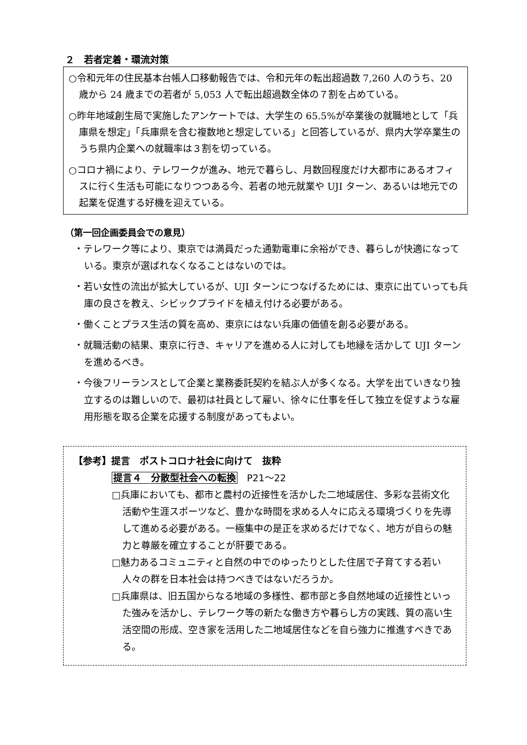２　若者定着・環流対策
○令和元年の住民基本台帳人口移動報告では、令和元年の転出超過数 7,260 人のうち、20 歳から 24 歳までの若者が 5,053 人で転出超過数全体の７割を占めている。
○昨年地域創生局で実施したアンケートでは、大学生の 65.5%が卒業後の就職地として「兵庫県を想定」「兵庫県を含む複数地と想定している」と回答しているが、県内大学卒業生のうち県内企業への就職率は３割を切っている。
○コロナ禍により、テレワークが進み、地元で暮らし、月数回程度だけ大都市にあるオフィスに行く生活も可能になりつつある今、若者の地元就業や UJI ターン、あるいは地元での起業を促進する好機を迎えている。
（第一回企画委員会での意見）
・テレワーク等により、東京では満員だった通勤電車に余裕ができ、暮らしが快適になっている。東京が選ばれなくなることはないのでは。
・若い女性の流出が拡大しているが、UJI ターンにつなげるためには、東京に出ていっても兵庫の良さを教え、シビックプライドを植え付ける必要がある。
・働くことプラス生活の質を高め、東京にはない兵庫の価値を創る必要がある。
・就職活動の結果、東京に行き、キャリアを進める人に対しても地縁を活かして UJI ターンを進めるべき。
・今後フリーランスとして企業と業務委託契約を結ぶ人が多くなる。大学を出ていきなり独立するのは難しいので、最初は社員として雇い、徐々に仕事を任して独立を促すような雇用形態を取る企業を応援する制度があってもよい。
【参考】提言　ポストコロナ社会に向けて　抜粋
提言４　分散型社会への転換　P21～22
□兵庫においても、都市と農村の近接性を活かした二地域居住、多彩な芸術文化活動や生涯スポーツなど、豊かな時間を求める人々に応える環境づくりを先導して進める必要がある。一極集中の是正を求めるだけでなく、地方が自らの魅力と尊厳を確立することが肝要である。
□魅力あるコミュニティと自然の中でのゆったりとした住居で子育てする若い人々の群を日本社会は持つべきではないだろうか。
□兵庫県は、旧五国からなる地域の多様性、都市部と多自然地域の近接性といった強みを活かし、テレワーク等の新たな働き方や暮らし方の実践、質の高い生活空間の形成、空き家を活用した二地域居住などを自ら強力に推進すべきである。